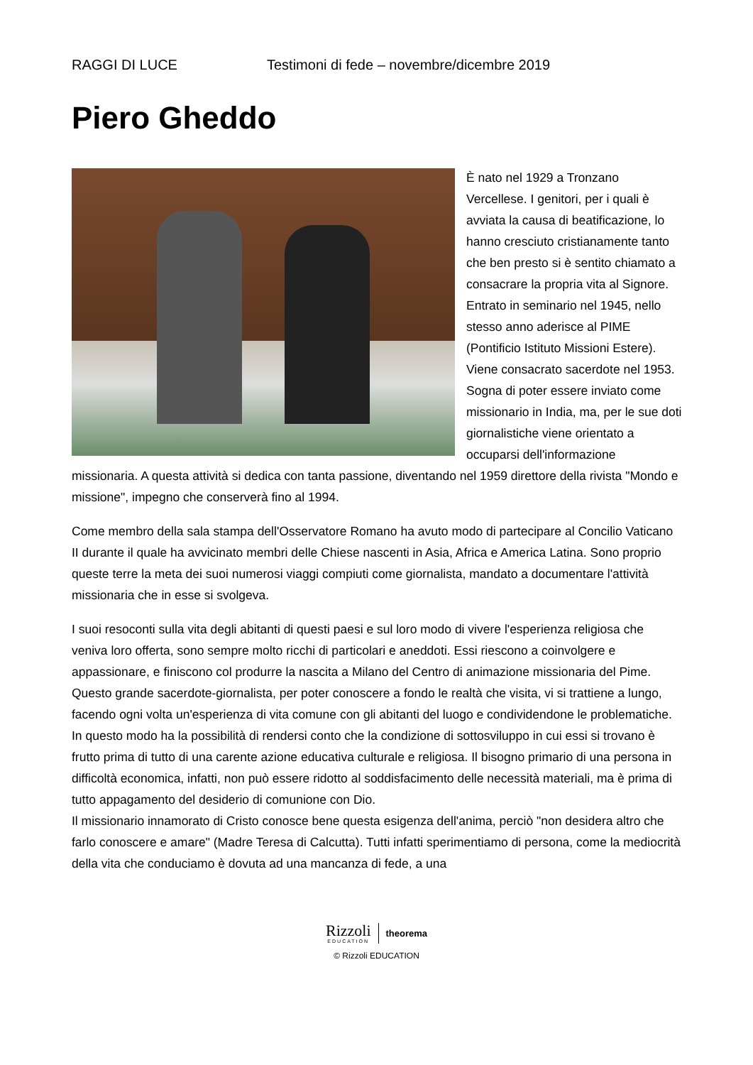RAGGI DI LUCE Testimoni di fede – novembre/dicembre 2019
Piero Gheddo
È nato nel 1929 a Tronzano Vercellese. I genitori, per i quali è avviata la causa di beatificazione, lo hanno cresciuto cristianamente tanto che ben presto si è sentito chiamato a consacrare la propria vita al Signore. Entrato in seminario nel 1945, nello stesso anno aderisce al PIME (Pontificio Istituto Missioni Estere). Viene consacrato sacerdote nel 1953. Sogna di poter essere inviato come missionario in India, ma, per le sue doti giornalistiche viene orientato a occuparsi dell'informazione missionaria. A questa attività si dedica con tanta passione, diventando nel 1959 direttore della rivista "Mondo e missione", impegno che conserverà fino al 1994.
Come membro della sala stampa dell'Osservatore Romano ha avuto modo di partecipare al Concilio Vaticano II durante il quale ha avvicinato membri delle Chiese nascenti in Asia, Africa e America Latina. Sono proprio queste terre la meta dei suoi numerosi viaggi compiuti come giornalista, mandato a documentare l'attività missionaria che in esse si svolgeva.
I suoi resoconti sulla vita degli abitanti di questi paesi e sul loro modo di vivere l'esperienza religiosa che veniva loro offerta, sono sempre molto ricchi di particolari e aneddoti. Essi riescono a coinvolgere e appassionare, e finiscono col produrre la nascita a Milano del Centro di animazione missionaria del Pime. Questo grande sacerdote-giornalista, per poter conoscere a fondo le realtà che visita, vi si trattiene a lungo, facendo ogni volta un'esperienza di vita comune con gli abitanti del luogo e condividendone le problematiche. In questo modo ha la possibilità di rendersi conto che la condizione di sottosviluppo in cui essi si trovano è frutto prima di tutto di una carente azione educativa culturale e religiosa. Il bisogno primario di una persona in difficoltà economica, infatti, non può essere ridotto al soddisfacimento delle necessità materiali, ma è prima di tutto appagamento del desiderio di comunione con Dio.
Il missionario innamorato di Cristo conosce bene questa esigenza dell'anima, perciò "non desidera altro che farlo conoscere e amare" (Madre Teresa di Calcutta). Tutti infatti sperimentiamo di persona, come la mediocrità della vita che conduciamo è dovuta ad una mancanza di fede, a una
Rizzoli
EDUCATION
theorema
© Rizzoli EDUCATION